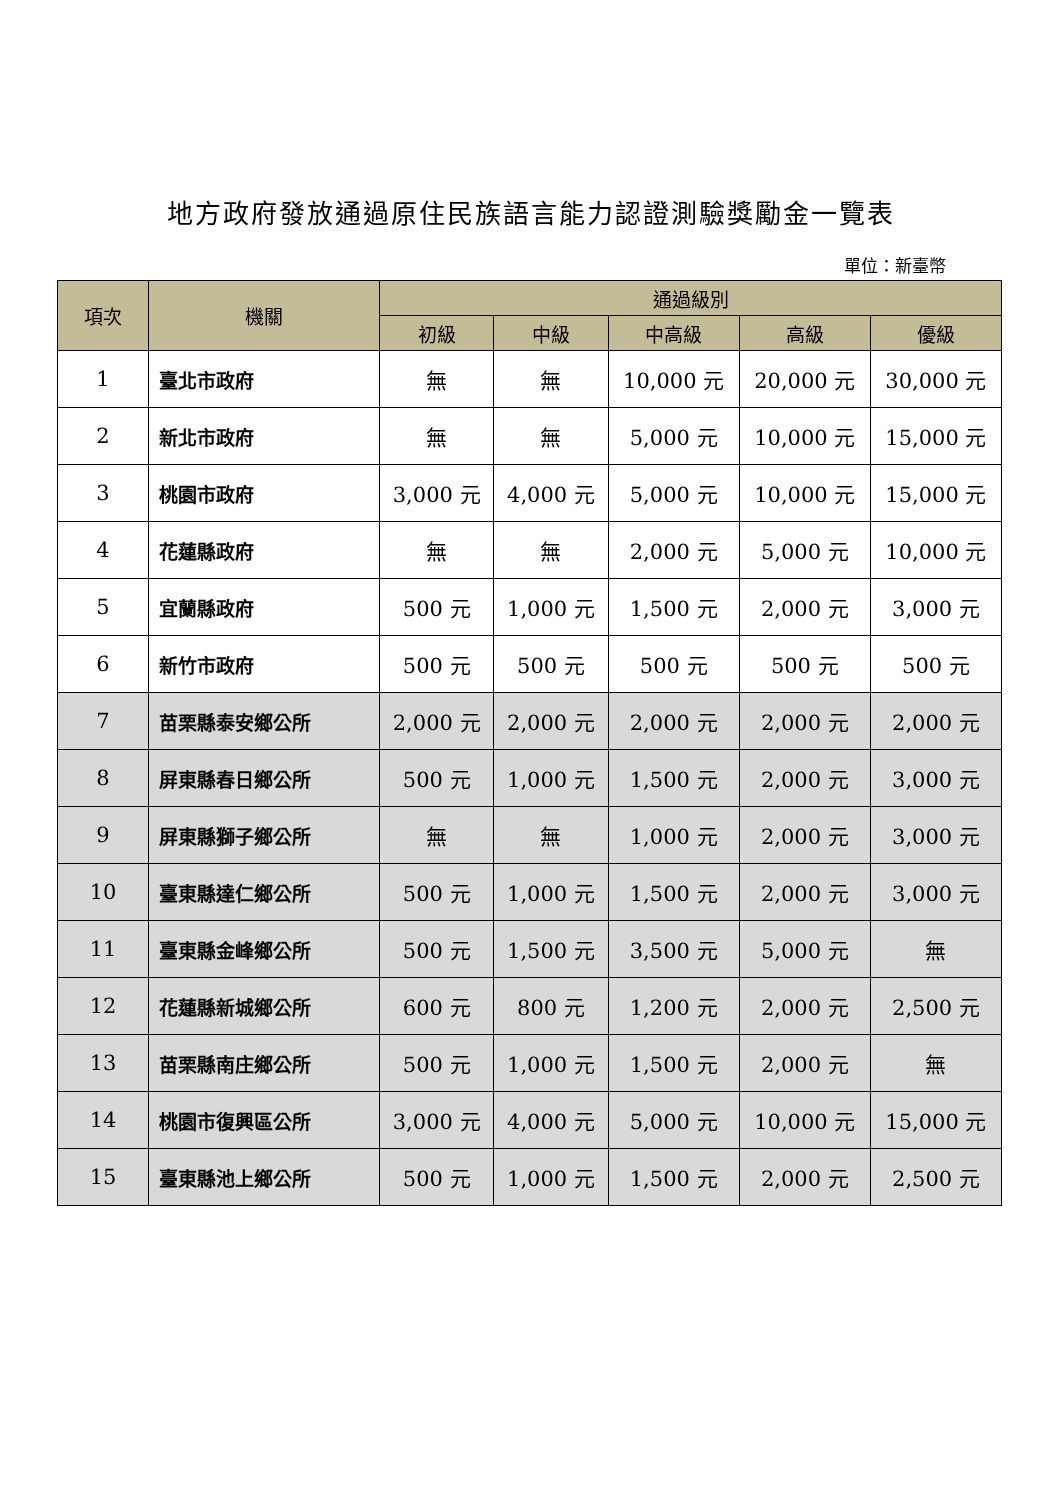地方政府發放通過原住民族語言能力認證測驗獎勵金一覽表
單位：新臺幣
| 項次 | 機關 | 通過級別 | | | | |
| --- | --- | --- | --- | --- | --- | --- |
| | | 初級 | 中級 | 中高級 | 高級 | 優級 |
| 1 | 臺北市政府 | 無 | 無 | 10,000 元 | 20,000 元 | 30,000 元 |
| 2 | 新北市政府 | 無 | 無 | 5,000 元 | 10,000 元 | 15,000 元 |
| 3 | 桃園市政府 | 3,000 元 | 4,000 元 | 5,000 元 | 10,000 元 | 15,000 元 |
| 4 | 花蓮縣政府 | 無 | 無 | 2,000 元 | 5,000 元 | 10,000 元 |
| 5 | 宜蘭縣政府 | 500 元 | 1,000 元 | 1,500 元 | 2,000 元 | 3,000 元 |
| 6 | 新竹市政府 | 500 元 | 500 元 | 500 元 | 500 元 | 500 元 |
| 7 | 苗栗縣泰安鄉公所 | 2,000 元 | 2,000 元 | 2,000 元 | 2,000 元 | 2,000 元 |
| 8 | 屏東縣春日鄉公所 | 500 元 | 1,000 元 | 1,500 元 | 2,000 元 | 3,000 元 |
| 9 | 屏東縣獅子鄉公所 | 無 | 無 | 1,000 元 | 2,000 元 | 3,000 元 |
| 10 | 臺東縣達仁鄉公所 | 500 元 | 1,000 元 | 1,500 元 | 2,000 元 | 3,000 元 |
| 11 | 臺東縣金峰鄉公所 | 500 元 | 1,500 元 | 3,500 元 | 5,000 元 | 無 |
| 12 | 花蓮縣新城鄉公所 | 600 元 | 800 元 | 1,200 元 | 2,000 元 | 2,500 元 |
| 13 | 苗栗縣南庄鄉公所 | 500 元 | 1,000 元 | 1,500 元 | 2,000 元 | 無 |
| 14 | 桃園市復興區公所 | 3,000 元 | 4,000 元 | 5,000 元 | 10,000 元 | 15,000 元 |
| 15 | 臺東縣池上鄉公所 | 500 元 | 1,000 元 | 1,500 元 | 2,000 元 | 2,500 元 |